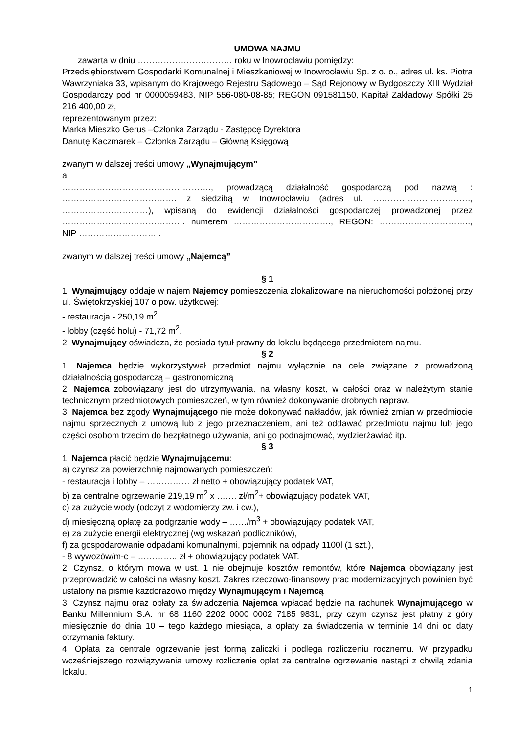UMOWA NAJMU
zawarta w dniu …………………………… roku w Inowrocławiu pomiędzy:
Przedsiębiorstwem Gospodarki Komunalnej i Mieszkaniowej w Inowrocławiu Sp. z o. o., adres ul. ks. Piotra Wawrzyniaka 33, wpisanym do Krajowego Rejestru Sądowego – Sąd Rejonowy w Bydgoszczy XIII Wydział Gospodarczy pod nr 0000059483, NIP 556-080-08-85; REGON 091581150, Kapitał Zakładowy Spółki 25 216 400,00 zł,
reprezentowanym przez:
Marka Mieszko Gerus –Członka Zarządu - Zastępcę Dyrektora
Danutę Kaczmarek – Członka Zarządu – Główną Księgową
zwanym w dalszej treści umowy „Wynajmującym”
a
……………………………………………., prowadzącą działalność gospodarczą pod nazwą : …………………………………. z siedzibą w Inowrocławiu (adres ul. ……………………………., …………………………), wpisaną do ewidencji działalności gospodarczej prowadzonej przez ……………………………………. numerem ……………………………., REGON: ………………………….., NIP ……………………… .
zwanym w dalszej treści umowy „Najemcą”
§ 1
1. Wynajmujący oddaje w najem Najemcy pomieszczenia zlokalizowane na nieruchomości położonej przy ul. Świętokrzyskiej 107 o pow. użytkowej:
- restauracja - 250,19 m<sup>2</sup>
- lobby (część holu) - 71,72 m<sup>2</sup>.
2. Wynajmujący oświadcza, że posiada tytuł prawny do lokalu będącego przedmiotem najmu.
§ 2
1. Najemca będzie wykorzystywał przedmiot najmu wyłącznie na cele związane z prowadzoną działalnością gospodarczą – gastronomiczną
2. Najemca zobowiązany jest do utrzymywania, na własny koszt, w całości oraz w należytym stanie technicznym przedmiotowych pomieszczeń, w tym również dokonywanie drobnych napraw.
3. Najemca bez zgody Wynajmującego nie może dokonywać nakładów, jak również zmian w przedmiocie najmu sprzecznych z umową lub z jego przeznaczeniem, ani też oddawać przedmiotu najmu lub jego części osobom trzecim do bezpłatnego używania, ani go podnajmować, wydzierżawiać itp.
§ 3
1. Najemca płacić będzie Wynajmującemu:
a) czynsz za powierzchnię najmowanych pomieszczeń:
- restauracja i lobby – …………… zł netto + obowiązujący podatek VAT,
b) za centralne ogrzewanie 219,19 m<sup>2</sup> x ……. zł/m<sup>2</sup>+ obowiązujący podatek VAT,
c) za zużycie wody (odczyt z wodomierzy zw. i cw.),
d) miesięczną opłatę za podgrzanie wody – ……/m<sup>3</sup> + obowiązujący podatek VAT,
e) za zużycie energii elektrycznej (wg wskazań podliczników),
f) za gospodarowanie odpadami komunalnymi, pojemnik na odpady 1100l (1 szt.),
- 8 wywozów/m-c – ………….. zł + obowiązujący podatek VAT.
2. Czynsz, o którym mowa w ust. 1 nie obejmuje kosztów remontów, które Najemca obowiązany jest przeprowadzić w całości na własny koszt. Zakres rzeczowo-finansowy prac modernizacyjnych powinien być ustalony na piśmie każdorazowo między Wynajmującym i Najemcą
3. Czynsz najmu oraz opłaty za świadczenia Najemca wpłacać będzie na rachunek Wynajmującego w Banku Millennium S.A. nr 68 1160 2202 0000 0002 7185 9831, przy czym czynsz jest płatny z góry miesięcznie do dnia 10 – tego każdego miesiąca, a opłaty za świadczenia w terminie 14 dni od daty otrzymania faktury.
4. Opłata za centrale ogrzewanie jest formą zaliczki i podlega rozliczeniu rocznemu. W przypadku wcześniejszego rozwiązywania umowy rozliczenie opłat za centralne ogrzewanie nastąpi z chwilą zdania lokalu.
1